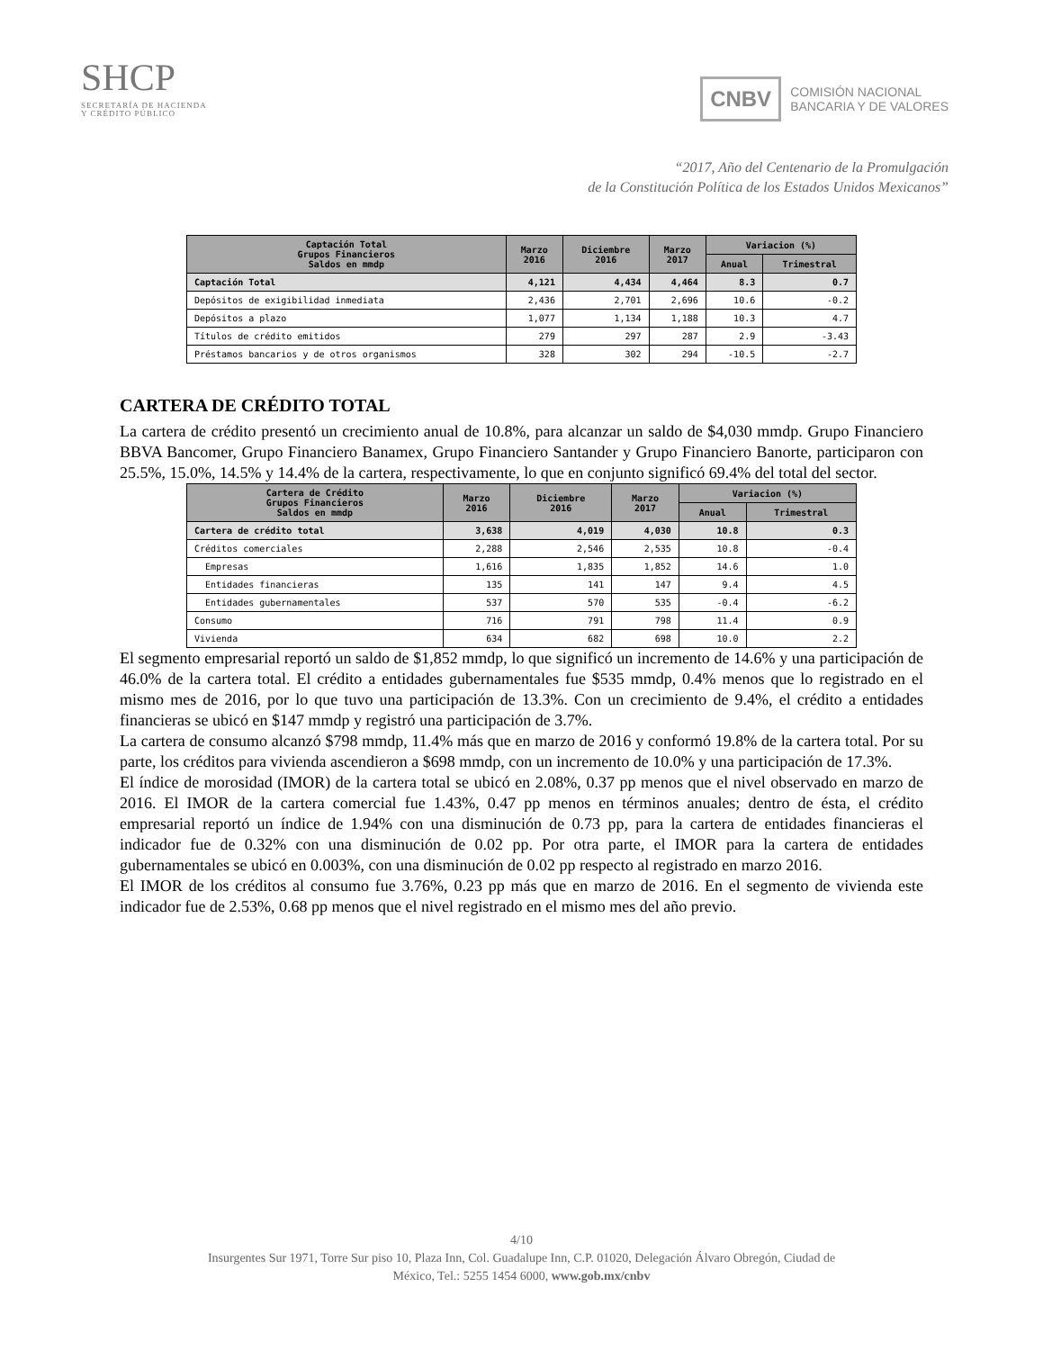SHCP
SECRETARÍA DE HACIENDA
Y CRÉDITO PÚBLICO
CNBV COMISIÓN NACIONAL
BANCARIA Y DE VALORES
“2017, Año del Centenario de la Promulgación
de la Constitución Política de los Estados Unidos Mexicanos”
| Captación Total Grupos Financieros Saldos en mmdp | Marzo 2016 | Diciembre 2016 | Marzo 2017 | Variacion (%) | |
| --- | --- | --- | --- | --- | --- |
| | | | | Anual | Trimestral |
| Captación Total | 4,121 | 4,434 | 4,464 | 8.3 | 0.7 |
| Depósitos de exigibilidad inmediata | 2,436 | 2,701 | 2,696 | 10.6 | -0.2 |
| Depósitos a plazo | 1,077 | 1,134 | 1,188 | 10.3 | 4.7 |
| Títulos de crédito emitidos | 279 | 297 | 287 | 2.9 | -3.43 |
| Préstamos bancarios y de otros organismos | 328 | 302 | 294 | -10.5 | -2.7 |
CARTERA DE CRÉDITO TOTAL
La cartera de crédito presentó un crecimiento anual de 10.8%, para alcanzar un saldo de $4,030 mmdp. Grupo Financiero BBVA Bancomer, Grupo Financiero Banamex, Grupo Financiero Santander y Grupo Financiero Banorte, participaron con 25.5%, 15.0%, 14.5% y 14.4% de la cartera, respectivamente, lo que en conjunto significó 69.4% del total del sector.
| Cartera de Crédito Grupos Financieros Saldos en mmdp | Marzo 2016 | Diciembre 2016 | Marzo 2017 | Variacion (%) | |
| --- | --- | --- | --- | --- | --- |
| | | | | Anual | Trimestral |
| Cartera de crédito total | 3,638 | 4,019 | 4,030 | 10.8 | 0.3 |
| Créditos comerciales | 2,288 | 2,546 | 2,535 | 10.8 | -0.4 |
| Empresas | 1,616 | 1,835 | 1,852 | 14.6 | 1.0 |
| Entidades financieras | 135 | 141 | 147 | 9.4 | 4.5 |
| Entidades gubernamentales | 537 | 570 | 535 | -0.4 | -6.2 |
| Consumo | 716 | 791 | 798 | 11.4 | 0.9 |
| Vivienda | 634 | 682 | 698 | 10.0 | 2.2 |
El segmento empresarial reportó un saldo de $1,852 mmdp, lo que significó un incremento de 14.6% y una participación de 46.0% de la cartera total. El crédito a entidades gubernamentales fue $535 mmdp, 0.4% menos que lo registrado en el mismo mes de 2016, por lo que tuvo una participación de 13.3%. Con un crecimiento de 9.4%, el crédito a entidades financieras se ubicó en $147 mmdp y registró una participación de 3.7%.
La cartera de consumo alcanzó $798 mmdp, 11.4% más que en marzo de 2016 y conformó 19.8% de la cartera total. Por su parte, los créditos para vivienda ascendieron a $698 mmdp, con un incremento de 10.0% y una participación de 17.3%.
El índice de morosidad (IMOR) de la cartera total se ubicó en 2.08%, 0.37 pp menos que el nivel observado en marzo de 2016. El IMOR de la cartera comercial fue 1.43%, 0.47 pp menos en términos anuales; dentro de ésta, el crédito empresarial reportó un índice de 1.94% con una disminución de 0.73 pp, para la cartera de entidades financieras el indicador fue de 0.32% con una disminución de 0.02 pp. Por otra parte, el IMOR para la cartera de entidades gubernamentales se ubicó en 0.003%, con una disminución de 0.02 pp respecto al registrado en marzo 2016.
El IMOR de los créditos al consumo fue 3.76%, 0.23 pp más que en marzo de 2016. En el segmento de vivienda este indicador fue de 2.53%, 0.68 pp menos que el nivel registrado en el mismo mes del año previo.
4/10
Insurgentes Sur 1971, Torre Sur piso 10, Plaza Inn, Col. Guadalupe Inn, C.P. 01020, Delegación Álvaro Obregón, Ciudad de
México, Tel.: 5255 1454 6000, www.gob.mx/cnbv